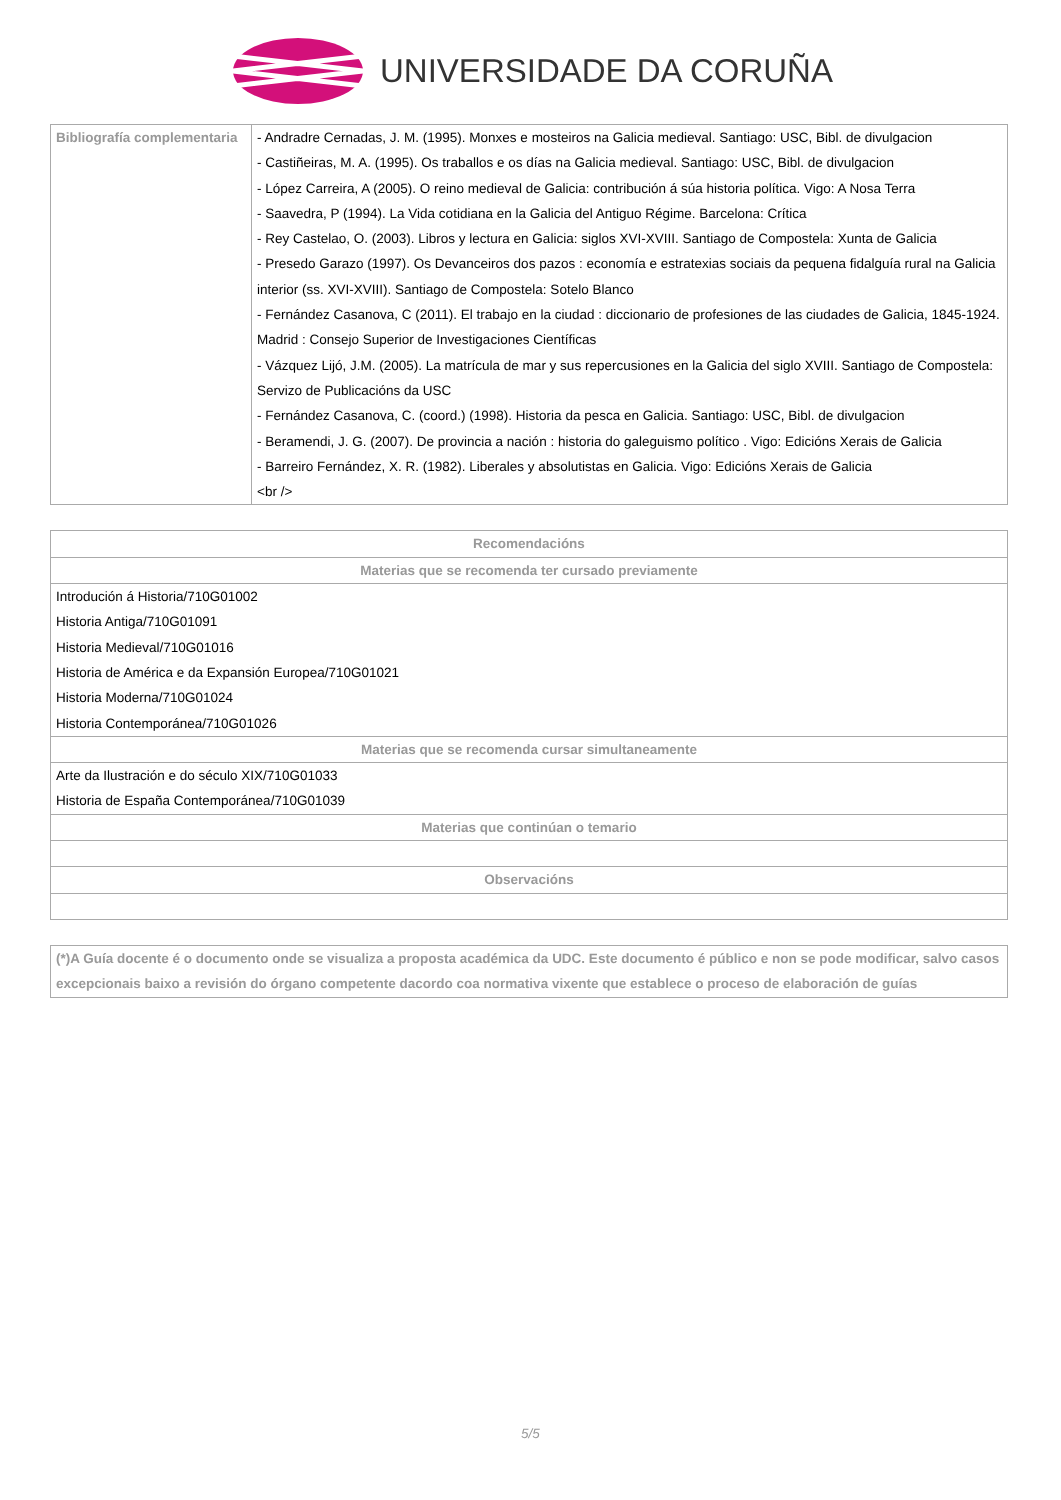UNIVERSIDADE DA CORUÑA
| Bibliografía complementaria | - Andradre Cernadas, J. M. (1995). Monxes e mosteiros na Galicia medieval. Santiago: USC, Bibl. de divulgacion - Castiñeiras, M. A. (1995). Os traballos e os días na Galicia medieval. Santiago: USC, Bibl. de divulgacion - López Carreira, A (2005). O reino medieval de Galicia: contribución á súa historia política. Vigo: A Nosa Terra - Saavedra, P (1994). La Vida cotidiana en la Galicia del Antiguo Régime. Barcelona: Crítica - Rey Castelao, O. (2003). Libros y lectura en Galicia: siglos XVI-XVIII. Santiago de Compostela: Xunta de Galicia - Presedo Garazo (1997). Os Devanceiros dos pazos : economía e estratexias sociais da pequena fidalguía rural na Galicia interior (ss. XVI-XVIII). Santiago de Compostela: Sotelo Blanco - Fernández Casanova, C (2011). El trabajo en la ciudad : diccionario de profesiones de las ciudades de Galicia, 1845-1924. Madrid : Consejo Superior de Investigaciones Científicas - Vázquez Lijó, J.M. (2005). La matrícula de mar y sus repercusiones en la Galicia del siglo XVIII. Santiago de Compostela: Servizo de Publicacións da USC - Fernández Casanova, C. (coord.) (1998). Historia da pesca en Galicia. Santiago: USC, Bibl. de divulgacion - Beramendi, J. G. (2007). De provincia a nación : historia do galeguismo político . Vigo: Edicións Xerais de Galicia - Barreiro Fernández, X. R. (1982). Liberales y absolutistas en Galicia. Vigo: Edicións Xerais de Galicia <br /> |
| Recomendacións |
| --- |
| Materias que se recomenda ter cursado previamente |
| Introdución á Historia/710G01002 Historia Antiga/710G01091 Historia Medieval/710G01016 Historia de América e da Expansión Europea/710G01021 Historia Moderna/710G01024 Historia Contemporánea/710G01026 |
| Materias que se recomenda cursar simultaneamente |
| Arte da Ilustración e do século XIX/710G01033 Historia de España Contemporánea/710G01039 |
| Materias que continúan o temario |
| Observacións |
| (*)A Guía docente é o documento onde se visualiza a proposta académica da UDC. Este documento é público e non se pode modificar, salvo casos excepcionais baixo a revisión do órgano competente dacordo coa normativa vixente que establece o proceso de elaboración de guías |
5/5